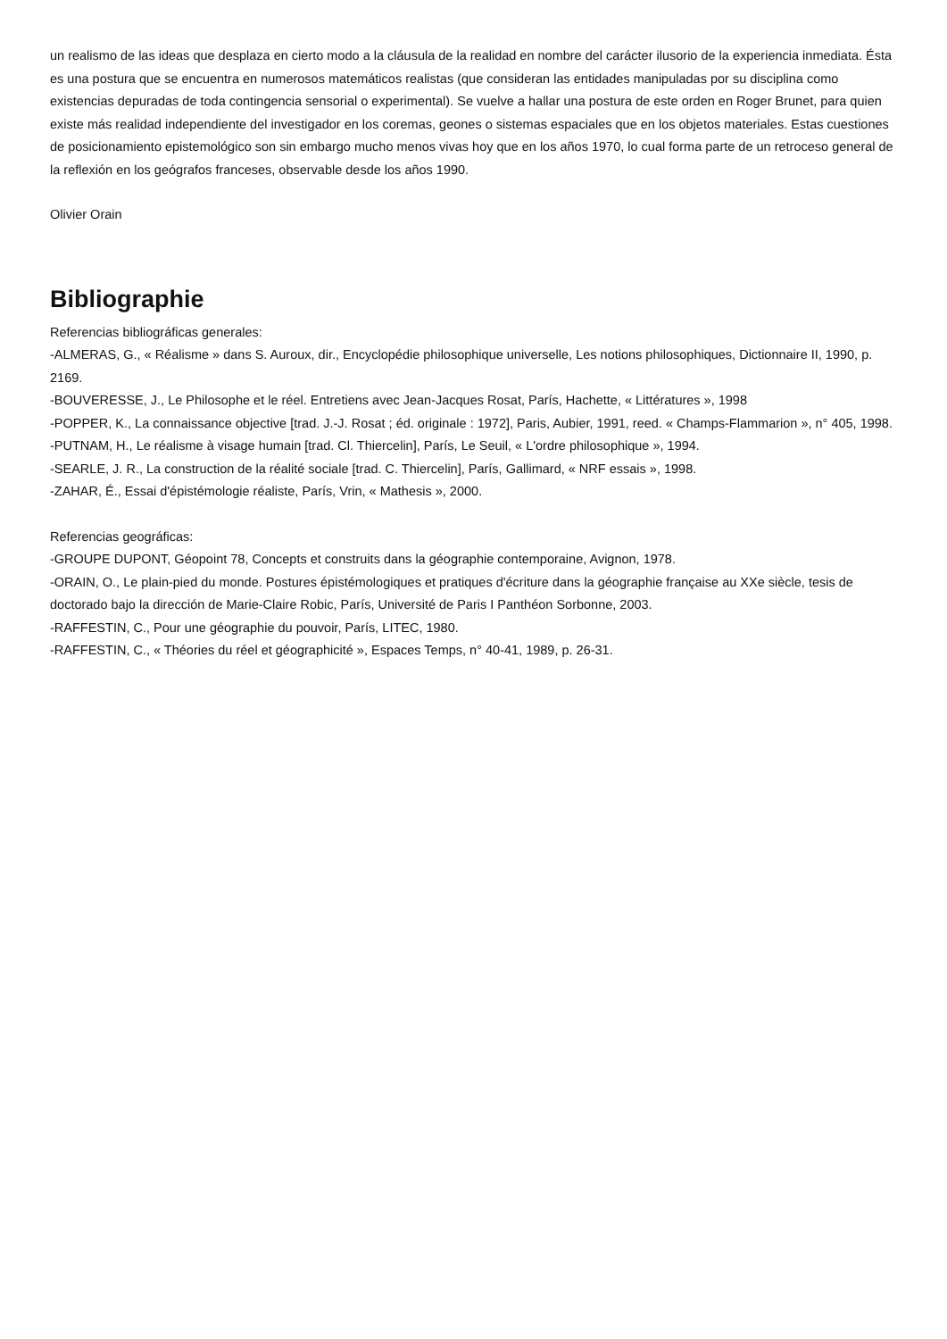un realismo de las ideas que desplaza en cierto modo a la cláusula de la realidad en nombre del carácter ilusorio de la experiencia inmediata. Ésta es una postura que se encuentra en numerosos matemáticos realistas (que consideran las entidades manipuladas por su disciplina como existencias depuradas de toda contingencia sensorial o experimental). Se vuelve a hallar una postura de este orden en Roger Brunet, para quien existe más realidad independiente del investigador en los coremas, geones o sistemas espaciales que en los objetos materiales. Estas cuestiones de posicionamiento epistemológico son sin embargo mucho menos vivas hoy que en los años 1970, lo cual forma parte de un retroceso general de la reflexión en los geógrafos franceses, observable desde los años 1990.
Olivier Orain
Bibliographie
Referencias bibliográficas generales:
-ALMERAS, G., « Réalisme » dans S. Auroux, dir., Encyclopédie philosophique universelle, Les notions philosophiques, Dictionnaire II, 1990, p. 2169.
-BOUVERESSE, J., Le Philosophe et le réel. Entretiens avec Jean-Jacques Rosat, París, Hachette, « Littératures », 1998
-POPPER, K., La connaissance objective [trad. J.-J. Rosat ; éd. originale : 1972], Paris, Aubier, 1991, reed. « Champs-Flammarion », n° 405, 1998.
-PUTNAM, H., Le réalisme à visage humain [trad. Cl. Thiercelin], París, Le Seuil, « L'ordre philosophique », 1994.
-SEARLE, J. R., La construction de la réalité sociale [trad. C. Thiercelin], París, Gallimard, « NRF essais », 1998.
-ZAHAR, É., Essai d'épistémologie réaliste, París, Vrin, « Mathesis », 2000.
Referencias geográficas:
-GROUPE DUPONT, Géopoint 78, Concepts et construits dans la géographie contemporaine, Avignon, 1978.
-ORAIN, O., Le plain-pied du monde. Postures épistémologiques et pratiques d'écriture dans la géographie française au XXe siècle, tesis de doctorado bajo la dirección de Marie-Claire Robic, París, Université de Paris I Panthéon Sorbonne, 2003.
-RAFFESTIN, C., Pour une géographie du pouvoir, París, LITEC, 1980.
-RAFFESTIN, C., « Théories du réel et géographicité », Espaces Temps, n° 40-41, 1989, p. 26-31.